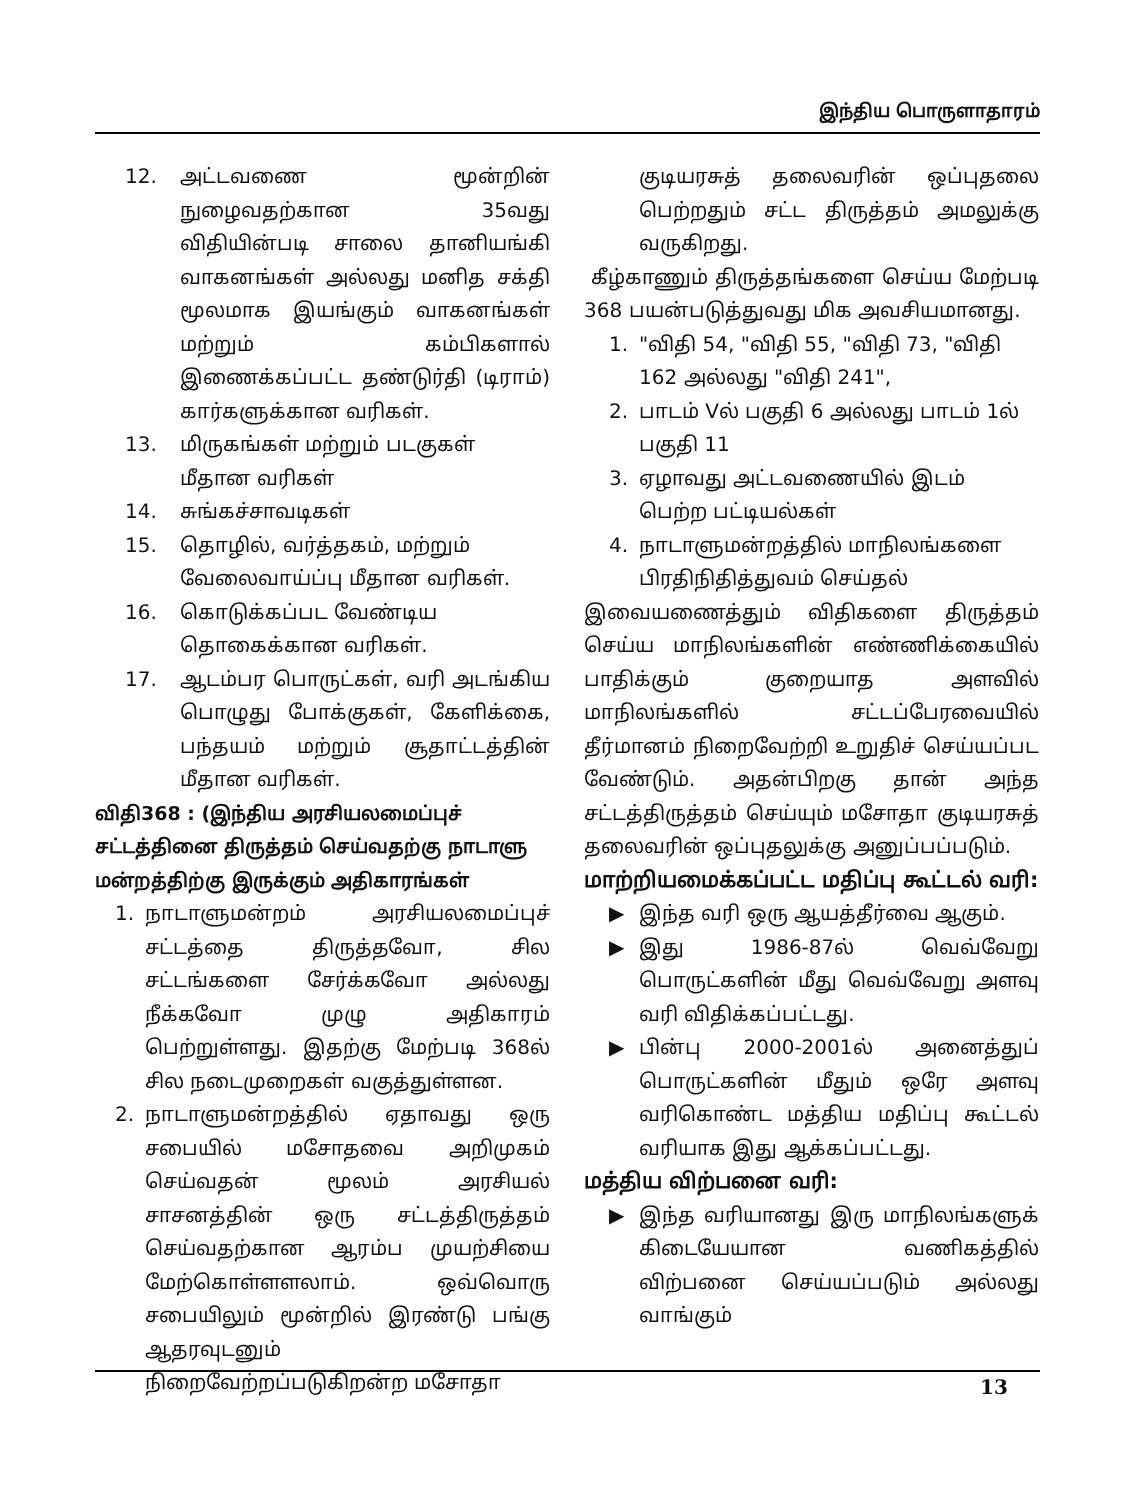இந்திய பொருளாதாரம்
12. அட்டவணை மூன்றின் நுழைவதற்கான 35வது விதியின்படி சாலை தானியங்கி வாகனங்கள் அல்லது மனித சக்தி மூலமாக இயங்கும் வாகனங்கள் மற்றும் கம்பிகளால் இணைக்கப்பட்ட தண்டுர்தி (டிராம்) கார்களுக்கான வரிகள்.
13. மிருகங்கள் மற்றும் படகுகள் மீதான வரிகள்
14. சுங்கச்சாவடிகள்
15. தொழில், வர்த்தகம், மற்றும் வேலைவாய்ப்பு மீதான வரிகள்.
16. கொடுக்கப்பட வேண்டிய தொகைக்கான வரிகள்.
17. ஆடம்பர பொருட்கள், வரி அடங்கிய பொழுது போக்குகள், கேளிக்கை, பந்தயம் மற்றும் சூதாட்டத்தின் மீதான வரிகள்.
விதி368 : (இந்திய அரசியலமைப்புச் சட்டத்தினை திருத்தம் செய்வதற்கு நாடாளு மன்றத்திற்கு இருக்கும் அதிகாரங்கள்
1. நாடாளுமன்றம் அரசியலமைப்புச் சட்டத்தை திருத்தவோ, சில சட்டங்களை சேர்க்கவோ அல்லது நீக்கவோ முழு அதிகாரம் பெற்றுள்ளது. இதற்கு மேற்படி 368ல் சில நடைமுறைகள் வகுத்துள்ளன.
2. நாடாளுமன்றத்தில் ஏதாவது ஒரு சபையில் மசோதவை அறிமுகம் செய்வதன் மூலம் அரசியல் சாசனத்தின் ஒரு சட்டத்திருத்தம் செய்வதற்கான ஆரம்ப முயற்சியை மேற்கொள்ளளலாம். ஒவ்வொரு சபையிலும் மூன்றில் இரண்டு பங்கு ஆதரவுடனும் நிறைவேற்றப்படுகிறன்ற மசோதா
குடியரசுத் தலைவரின் ஒப்புதலை பெற்றதும் சட்ட திருத்தம் அமலுக்கு வருகிறது.
கீழ்காணும் திருத்தங்களை செய்ய மேற்படி 368 பயன்படுத்துவது மிக அவசியமானது.
1. "விதி 54, "விதி 55, "விதி 73, "விதி 162 அல்லது "விதி 241",
2. பாடம் Vல் பகுதி 6 அல்லது பாடம் 1ல் பகுதி 11
3. ஏழாவது அட்டவணையில் இடம் பெற்ற பட்டியல்கள்
4. நாடாளுமன்றத்தில் மாநிலங்களை பிரதிநிதித்துவம் செய்தல்
இவையணைத்தும் விதிகளை திருத்தம் செய்ய மாநிலங்களின் எண்ணிக்கையில் பாதிக்கும் குறையாத அளவில் மாநிலங்களில் சட்டப்பேரவையில் தீர்மானம் நிறைவேற்றி உறுதிச் செய்யப்பட வேண்டும். அதன்பிறகு தான் அந்த சட்டத்திருத்தம் செய்யும் மசோதா குடியரசுத் தலைவரின் ஒப்புதலுக்கு அனுப்பப்படும்.
மாற்றியமைக்கப்பட்ட மதிப்பு கூட்டல் வரி:
▶ இந்த வரி ஒரு ஆயத்தீர்வை ஆகும்.
▶ இது 1986-87ல் வெவ்வேறு பொருட்களின் மீது வெவ்வேறு அளவு வரி விதிக்கப்பட்டது.
▶ பின்பு 2000-2001ல் அனைத்துப் பொருட்களின் மீதும் ஒரே அளவு வரிகொண்ட மத்திய மதிப்பு கூட்டல் வரியாக இது ஆக்கப்பட்டது.
மத்திய விற்பனை வரி:
▶ இந்த வரியானது இரு மாநிலங்களுக் கிடையேயான வணிகத்தில் விற்பனை செய்யப்படும் அல்லது வாங்கும்
13